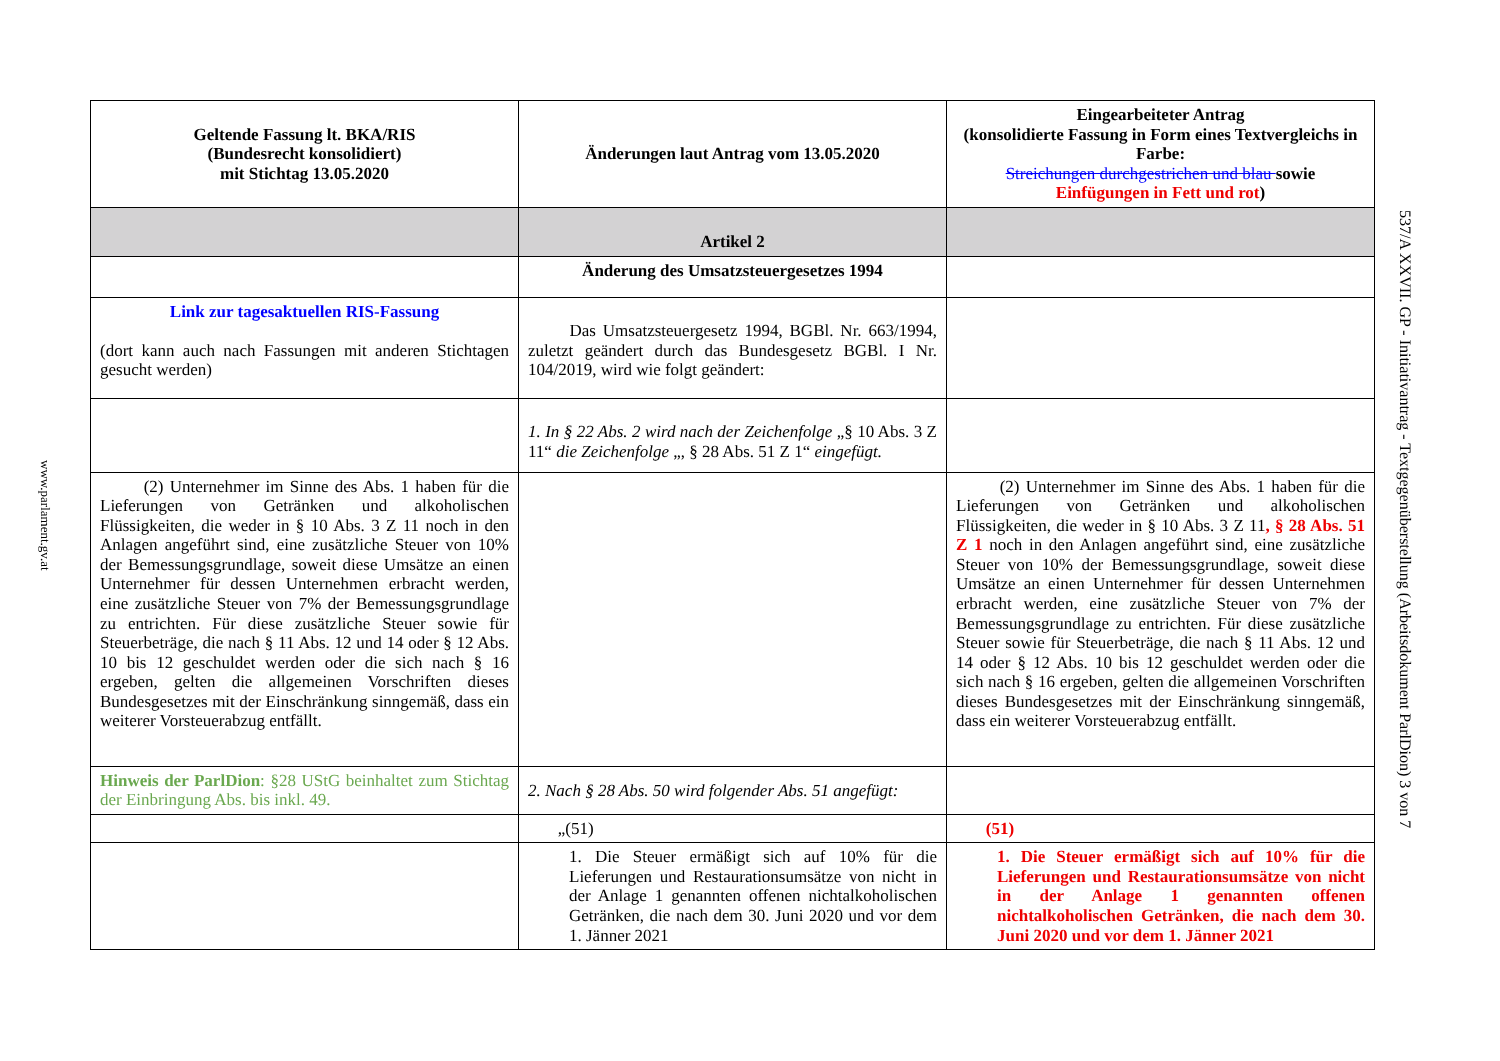www.parlament.gv.at
| Geltende Fassung lt. BKA/RIS (Bundesrecht konsolidiert) mit Stichtag 13.05.2020 | Änderungen laut Antrag vom 13.05.2020 | Eingearbeiteter Antrag (konsolidierte Fassung in Form eines Textvergleichs in Farbe: Streichungen durchgestrichen und blau sowie Einfügungen in Fett und rot ) |
| --- | --- | --- |
| | Artikel 2 | |
| | Änderung des Umsatzsteuergesetzes 1994 | |
| Link zur tagesaktuellen RIS-Fassung (dort kann auch nach Fassungen mit anderen Stichtagen gesucht werden) | Das Umsatzsteuergesetz 1994, BGBl. Nr. 663/1994, zuletzt geändert durch das Bundesgesetz BGBl. I Nr. 104/2019, wird wie folgt geändert: | |
| | 1. In § 22 Abs. 2 wird nach der Zeichenfolge „§ 10 Abs. 3 Z 11“ die Zeichenfolge „, § 28 Abs. 51 Z 1“ eingefügt. | |
| (2) Unternehmer im Sinne des Abs. 1 haben für die Lieferungen von Getränken und alkoholischen Flüssigkeiten, die weder in § 10 Abs. 3 Z 11 noch in den Anlagen angeführt sind, eine zusätzliche Steuer von 10% der Bemessungsgrundlage, soweit diese Umsätze an einen Unternehmer für dessen Unternehmen erbracht werden, eine zusätzliche Steuer von 7% der Bemessungsgrundlage zu entrichten. Für diese zusätzliche Steuer sowie für Steuerbeträge, die nach § 11 Abs. 12 und 14 oder § 12 Abs. 10 bis 12 geschuldet werden oder die sich nach § 16 ergeben, gelten die allgemeinen Vorschriften dieses Bundesgesetzes mit der Einschränkung sinngemäß, dass ein weiterer Vorsteuerabzug entfällt. | | (2) Unternehmer im Sinne des Abs. 1 haben für die Lieferungen von Getränken und alkoholischen Flüssigkeiten, die weder in § 10 Abs. 3 Z 11 , § 28 Abs. 51 Z 1 noch in den Anlagen angeführt sind, eine zusätzliche Steuer von 10% der Bemessungsgrundlage, soweit diese Umsätze an einen Unternehmer für dessen Unternehmen erbracht werden, eine zusätzliche Steuer von 7% der Bemessungsgrundlage zu entrichten. Für diese zusätzliche Steuer sowie für Steuerbeträge, die nach § 11 Abs. 12 und 14 oder § 12 Abs. 10 bis 12 geschuldet werden oder die sich nach § 16 ergeben, gelten die allgemeinen Vorschriften dieses Bundesgesetzes mit der Einschränkung sinngemäß, dass ein weiterer Vorsteuerabzug entfällt. |
| Hinweis der ParlDion : §28 UStG beinhaltet zum Stichtag der Einbringung Abs. bis inkl. 49. | 2. Nach § 28 Abs. 50 wird folgender Abs. 51 angefügt: | |
| | „(51) | (51) |
| | 1. Die Steuer ermäßigt sich auf 10% für die Lieferungen und Restaurationsumsätze von nicht in der Anlage 1 genannten offenen nichtalkoholischen Getränken, die nach dem 30. Juni 2020 und vor dem 1. Jänner 2021 | 1. Die Steuer ermäßigt sich auf 10% für die Lieferungen und Restaurationsumsätze von nicht in der Anlage 1 genannten offenen nichtalkoholischen Getränken, die nach dem 30. Juni 2020 und vor dem 1. Jänner 2021 |
537/A XXVII. GP - Initiativantrag - Textgegenüberstellung (Arbeitsdokument ParlDion) 3 von 7